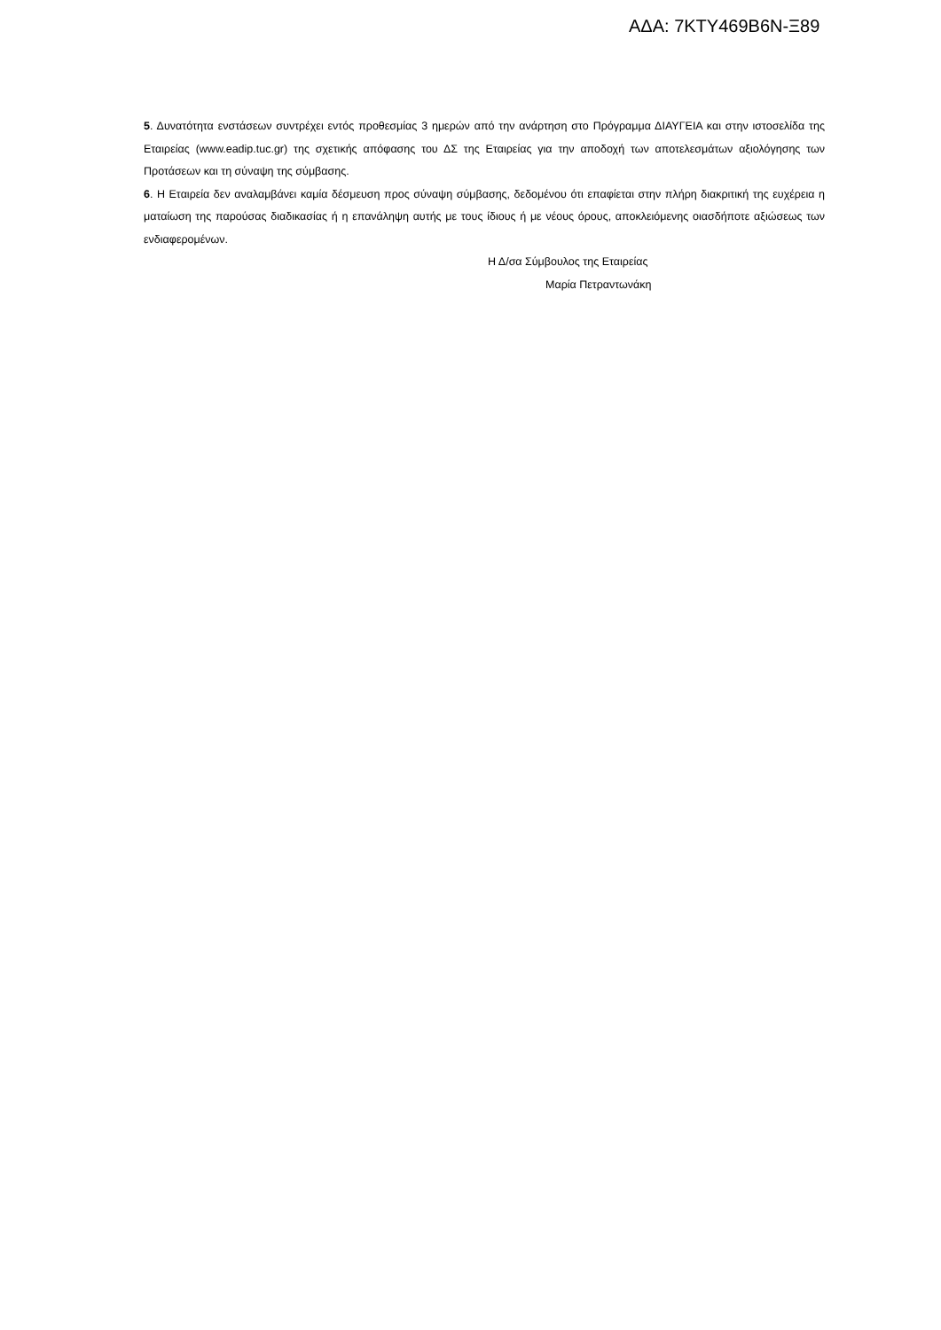ΑΔΑ: 7ΚΤΥ469Β6Ν-Ξ89
5. Δυνατότητα ενστάσεων συντρέχει εντός προθεσμίας 3 ημερών από την ανάρτηση στο Πρόγραμμα ΔΙΑΥΓΕΙΑ και στην ιστοσελίδα της Εταιρείας (www.eadip.tuc.gr) της σχετικής απόφασης του ΔΣ της Εταιρείας για την αποδοχή των αποτελεσμάτων αξιολόγησης των Προτάσεων και τη σύναψη της σύμβασης.
6. Η Εταιρεία δεν αναλαμβάνει καμία δέσμευση προς σύναψη σύμβασης, δεδομένου ότι επαφίεται στην πλήρη διακριτική της ευχέρεια η ματαίωση της παρούσας διαδικασίας ή η επανάληψη αυτής με τους ίδιους ή με νέους όρους, αποκλειόμενης οιασδήποτε αξιώσεως των ενδιαφερομένων.
Η Δ/σα Σύμβουλος της Εταιρείας
Μαρία Πετραντωνάκη